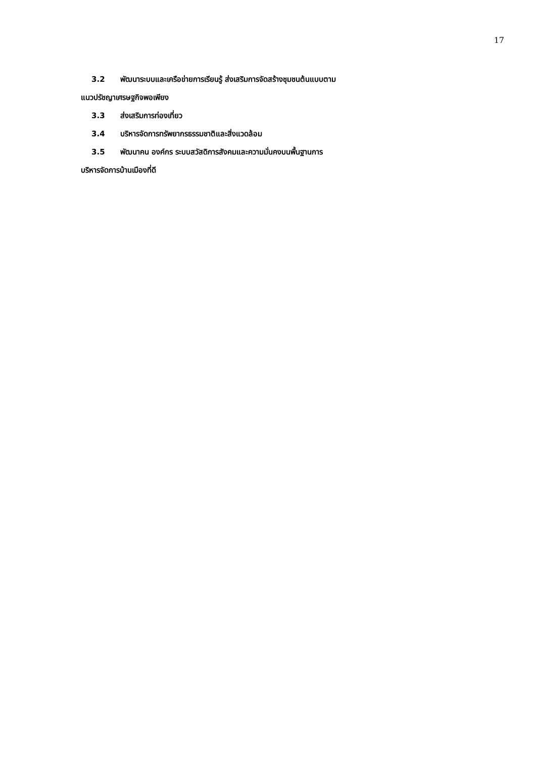17
3.2 พัฒนาระบบและเครือข่ายการเรียนรู้ ส่งเสริมการจัดสร้างชุมชนต้นแบบตาม
แนวปรัชญาเศรษฐกิจพอเพียง
3.3 ส่งเสริมการท่องเที่ยว
3.4 บริหารจัดการทรัพยากรธรรมชาติและสิ่งแวดล้อม
3.5 พัฒนาคน องค์กร ระบบสวัสดิการสังคมและความมั่นคงบนพื้นฐานการ
บริหารจัดการบ้านเมืองที่ดี